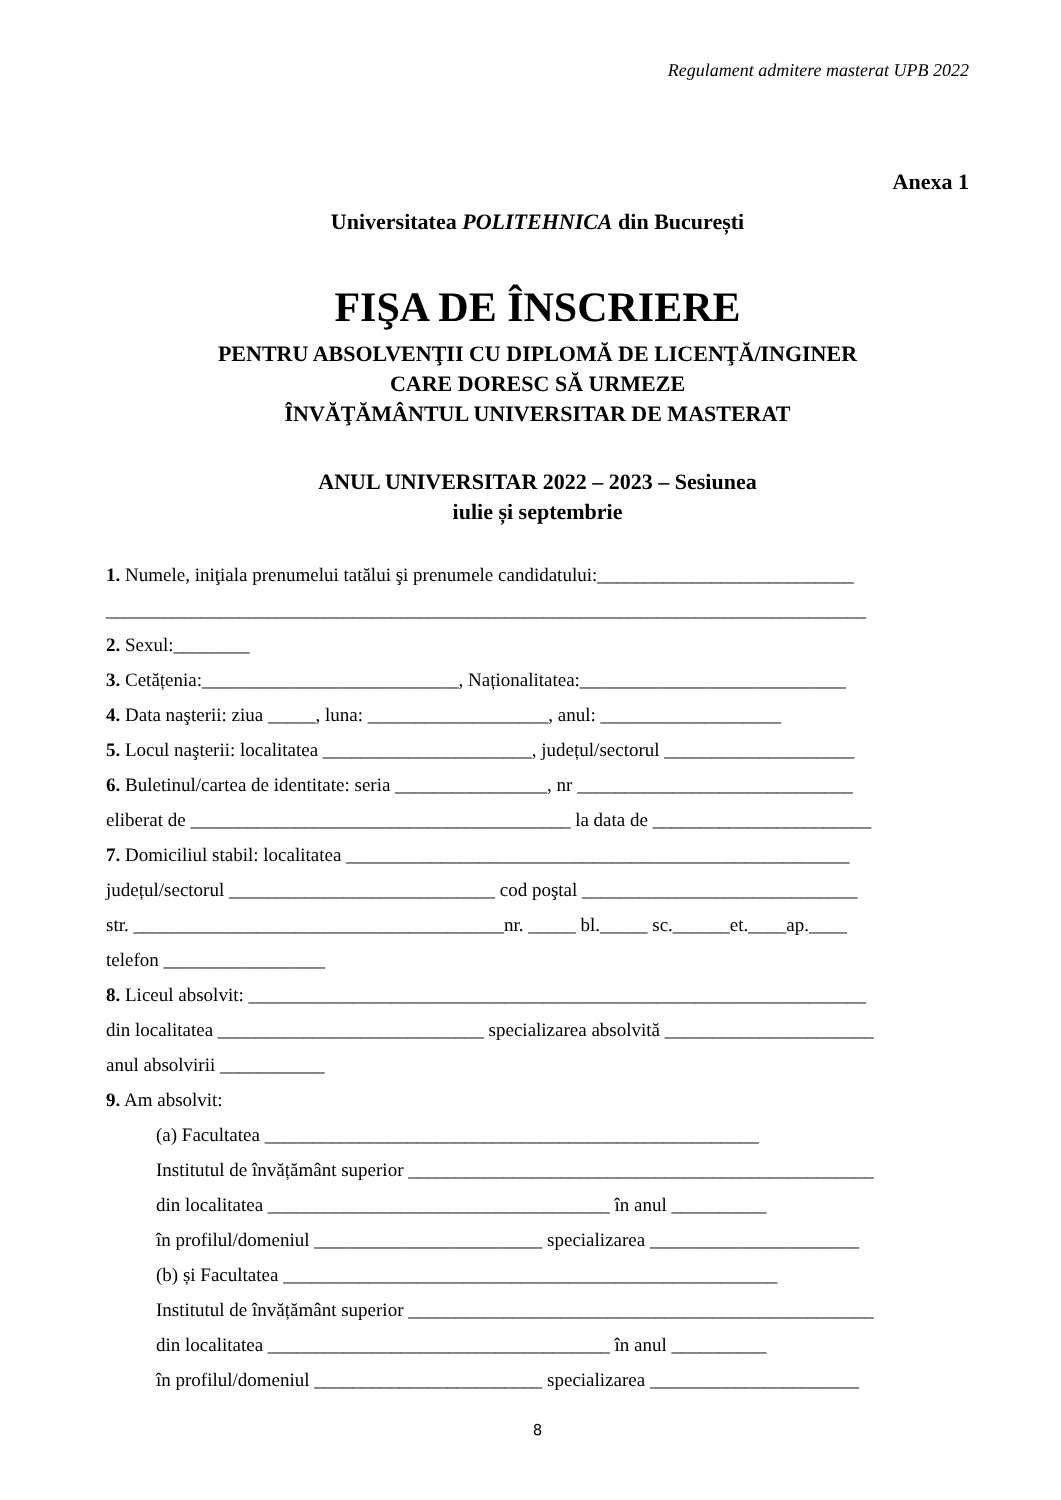Regulament admitere masterat UPB 2022
Anexa 1
Universitatea POLITEHNICA din București
FIŞA DE ÎNSCRIERE
PENTRU ABSOLVENŢII CU DIPLOMĂ DE LICENŢĂ/INGINER
CARE DORESC SĂ URMEZE
ÎNVĂŢĂMÂNTUL UNIVERSITAR DE MASTERAT
ANUL UNIVERSITAR 2022 – 2023 – Sesiunea
iulie și septembrie
1. Numele, iniţiala prenumelui tatălui şi prenumele candidatului:___________________________
________________________________________________________________________________
2. Sexul:________
3. Cetățenia:___________________________, Naționalitatea:____________________________
4. Data naşterii: ziua _____, luna: ___________________, anul: ___________________
5. Locul naşterii: localitatea ______________________, județul/sectorul ____________________
6. Buletinul/cartea de identitate: seria ________________, nr _____________________________
eliberat de ________________________________________ la data de _______________________
7. Domiciliul stabil: localitatea _____________________________________________________
județul/sectorul ____________________________ cod poştal _____________________________
str. _______________________________________nr. _____ bl._____ sc.______et.____ap.____
telefon _________________
8. Liceul absolvit: _________________________________________________________________
din localitatea ____________________________ specializarea absolvită ______________________
anul absolvirii ___________
9. Am absolvit:
(a) Facultatea ____________________________________________________
Institutul de învățământ superior _________________________________________________
din localitatea ____________________________________ în anul __________
în profilul/domeniul ________________________ specializarea ______________________
(b) și Facultatea ____________________________________________________
Institutul de învățământ superior _________________________________________________
din localitatea ____________________________________ în anul __________
în profilul/domeniul ________________________ specializarea ______________________
8